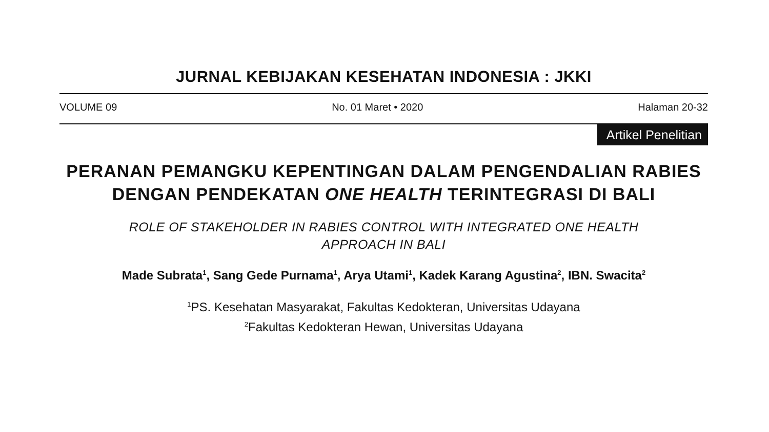JURNAL KEBIJAKAN KESEHATAN INDONESIA : JKKI
VOLUME 09 No. 01 Maret • 2020 Halaman 20-32
Artikel Penelitian
PERANAN PEMANGKU KEPENTINGAN DALAM PENGENDALIAN RABIES DENGAN PENDEKATAN ONE HEALTH TERINTEGRASI DI BALI
ROLE OF STAKEHOLDER IN RABIES CONTROL WITH INTEGRATED ONE HEALTH
APPROACH IN BALI
Made Subrata<sup>1</sup>, Sang Gede Purnama<sup>1</sup>, Arya Utami<sup>1</sup>, Kadek Karang Agustina<sup>2</sup>, IBN. Swacita<sup>2</sup>
<sup>1</sup> PS. Kesehatan Masyarakat, Fakultas Kedokteran, Universitas Udayana
<sup>2</sup> Fakultas Kedokteran Hewan, Universitas Udayana